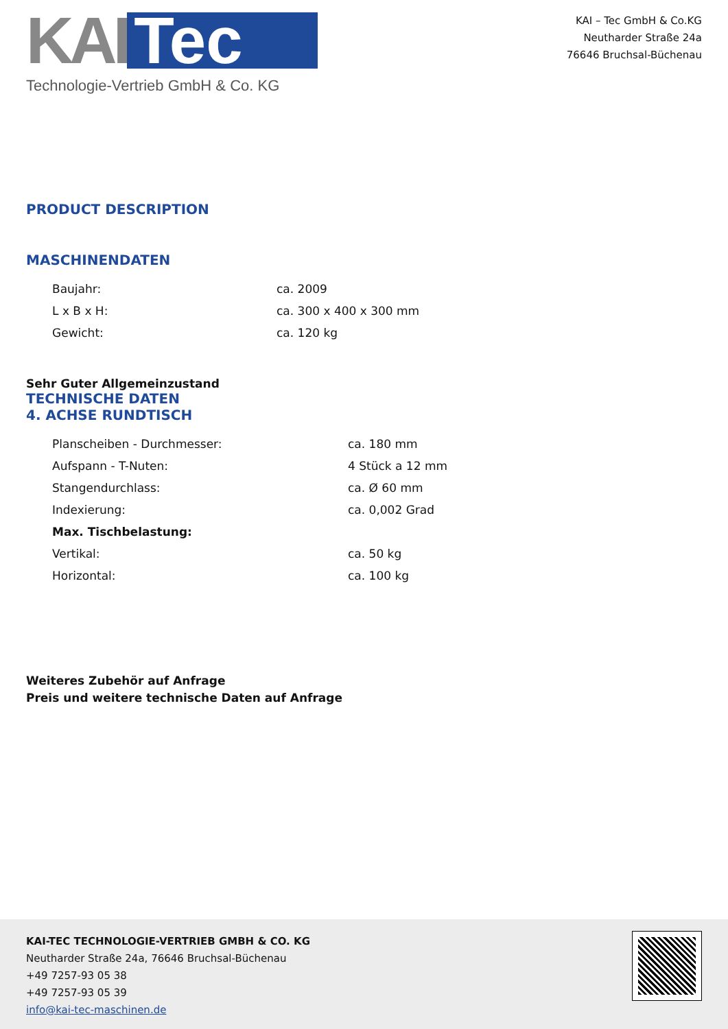KAI Tec
Technologie-Vertrieb GmbH & Co. KG
KAI – Tec GmbH & Co.KG
Neutharder Straße 24a
76646 Bruchsal-Büchenau
PRODUCT DESCRIPTION
MASCHINENDATEN
| Baujahr: | ca. 2009 |
| L x B x H: | ca. 300 x 400 x 300 mm |
| Gewicht: | ca. 120 kg |
Sehr Guter Allgemeinzustand
TECHNISCHE DATEN
4. ACHSE RUNDTISCH
| Planscheiben - Durchmesser: | ca. 180 mm |
| Aufspann - T-Nuten: | 4 Stück a 12 mm |
| Stangendurchlass: | ca. Ø 60 mm |
| Indexierung: | ca. 0,002 Grad |
| Max. Tischbelastung: | |
| Vertikal: | ca. 50 kg |
| Horizontal: | ca. 100 kg |
Weiteres Zubehör auf Anfrage
Preis und weitere technische Daten auf Anfrage
KAI-TEC TECHNOLOGIE-VERTRIEB GMBH & CO. KG
Neutharder Straße 24a, 76646 Bruchsal-Büchenau
+49 7257-93 05 38
+49 7257-93 05 39
info@kai-tec-maschinen.de